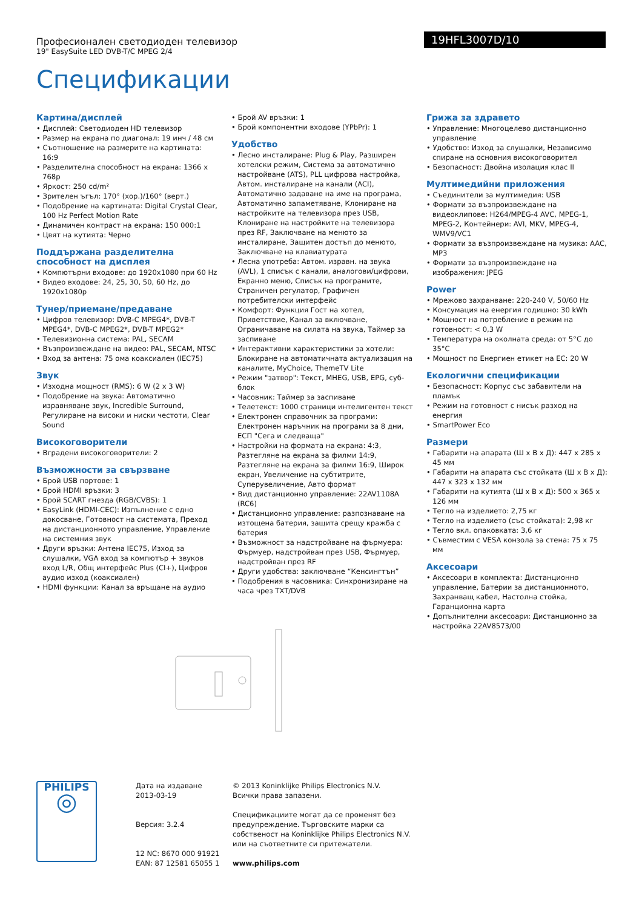Професионален светодиоден телевизор
19" EasySuite LED DVB-T/C MPEG 2/4
19HFL3007D/10
Спецификации
Картина/дисплей
• Дисплей: Светодиоден HD телевизор
• Размер на екрана по диагонал: 19 инч / 48 см
• Съотношение на размерите на картината: 16:9
• Разделителна способност на екрана: 1366 x 768p
• Яркост: 250 cd/m²
• Зрителен ъгъл: 170° (хор.)/160° (верт.)
• Подобрение на картината: Digital Crystal Clear, 100 Hz Perfect Motion Rate
• Динамичен контраст на екрана: 150 000:1
• Цвят на кутията: Черно
Поддържана разделителна способност на дисплея
• Компютърни входове: до 1920x1080 при 60 Hz
• Видео входове: 24, 25, 30, 50, 60 Hz, до 1920x1080p
Тунер/приемане/предаване
• Цифров телевизор: DVB-C MPEG4*, DVB-T MPEG4*, DVB-C MPEG2*, DVB-T MPEG2*
• Телевизионна система: PAL, SECAM
• Възпроизвеждане на видео: PAL, SECAM, NTSC
• Вход за антена: 75 ома коаксиален (IEC75)
Звук
• Изходна мощност (RMS): 6 W (2 x 3 W)
• Подобрение на звука: Автоматично изравняване звук, Incredible Surround, Регулиране на високи и ниски честоти, Clear Sound
Високоговорители
• Вградени високоговорители: 2
Възможности за свързване
• Брой USB портове: 1
• Брой HDMI връзки: 3
• Брой SCART гнезда (RGB/CVBS): 1
• EasyLink (HDMI-CEC): Изпълнение с едно докосване, Готовност на системата, Преход на дистанционното управление, Управление на системния звук
• Други връзки: Антена IEC75, Изход за слушалки, VGA вход за компютър + звуков вход L/R, Общ интерфейс Plus (CI+), Цифров аудио изход (коаксиален)
• HDMI функции: Канал за връщане на аудио
• Брой AV връзки: 1
• Брой компонентни входове (YPbPr): 1
Удобство
• Лесно инсталиране: Plug & Play, Разширен хотелски режим, Система за автоматично настройване (ATS), PLL цифрова настройка, Автом. инсталиране на канали (ACI), Автоматично задаване на име на програма, Автоматично запаметяване, Клониране на настройките на телевизора през USB, Клониране на настройките на телевизора през RF, Заключване на менюто за инсталиране, Защитен достъп до менюто, Заключване на клавиатурата
• Лесна употреба: Автом. изравн. на звука (AVL), 1 списък с канали, аналогови/цифрови, Екранно меню, Списък на програмите, Страничен регулатор, Графичен потребителски интерфейс
• Комфорт: Функция Гост на хотел, Приветствие, Канал за включване, Ограничаване на силата на звука, Таймер за заспиване
• Интерактивни характеристики за хотели: Блокиране на автоматичната актуализация на каналите, MyChoice, ThemeTV Lite
• Режим "затвор": Текст, MHEG, USB, EPG, суб-блок
• Часовник: Таймер за заспиване
• Телетекст: 1000 страници интелигентен текст
• Електронен справочник за програми: Електронен наръчник на програми за 8 дни, ЕСП "Сега и следваща"
• Настройки на формата на екрана: 4:3, Разтегляне на екрана за филми 14:9, Разтегляне на екрана за филми 16:9, Широк екран, Увеличение на субтитрите, Суперувеличение, Авто формат
• Вид дистанционно управление: 22AV1108A (RC6)
• Дистанционно управление: разпознаване на изтощена батерия, защита срещу кражба с батерия
• Възможност за надстройване на фърмуера: Фърмуер, надстройван през USB, Фърмуер, надстройван през RF
• Други удобства: заключване “Кенсингтън”
• Подобрения в часовника: Синхронизиране на часа чрез TXT/DVB
Грижа за здравето
• Управление: Многоцелево дистанционно управление
• Удобство: Изход за слушалки, Независимо спиране на основния високоговорител
• Безопасност: Двойна изолация клас II
Мултимедийни приложения
• Съединители за мултимедия: USB
• Формати за възпроизвеждане на видеоклипове: H264/MPEG-4 AVC, MPEG-1, MPEG-2, Контейнери: AVI, MKV, MPEG-4, WMV9/VC1
• Формати за възпроизвеждане на музика: AAC, MP3
• Формати за възпроизвеждане на изображения: JPEG
Power
• Мрежово захранване: 220-240 V, 50/60 Hz
• Консумация на енергия годишно: 30 kWh
• Мощност на потребление в режим на готовност: < 0,3 W
• Температура на околната среда: от 5°C до 35°C
• Мощност по Енергиен етикет на ЕС: 20 W
Екологични спецификации
• Безопасност: Корпус със забавители на пламък
• Режим на готовност с нисък разход на енергия
• SmartPower Eco
Размери
• Габарити на апарата (Ш x В x Д): 447 x 285 x 45 мм
• Габарити на апарата със стойката (Ш x В x Д): 447 x 323 x 132 мм
• Габарити на кутията (Ш x В x Д): 500 x 365 x 126 мм
• Тегло на изделието: 2,75 кг
• Тегло на изделието (със стойката): 2,98 кг
• Тегло вкл. опаковката: 3,6 кг
• Съвместим с VESA конзола за стена: 75 x 75 мм
Аксесоари
• Аксесоари в комплекта: Дистанционно управление, Батерии за дистанционното, Захранващ кабел, Настолна стойка, Гаранционна карта
• Допълнителни аксесоари: Дистанционно за настройка 22AV8573/00
PHILIPS
◎
Дата на издаване
2013-03-19
Версия: 3.2.4
12 NC: 8670 000 91921
EAN: 87 12581 65055 1
© 2013 Koninklijke Philips Electronics N.V.
Всички права запазени.
Спецификациите могат да се променят без предупреждение. Търговските марки са собственост на Koninklijke Philips Electronics N.V. или на съответните си притежатели.
www.philips.com